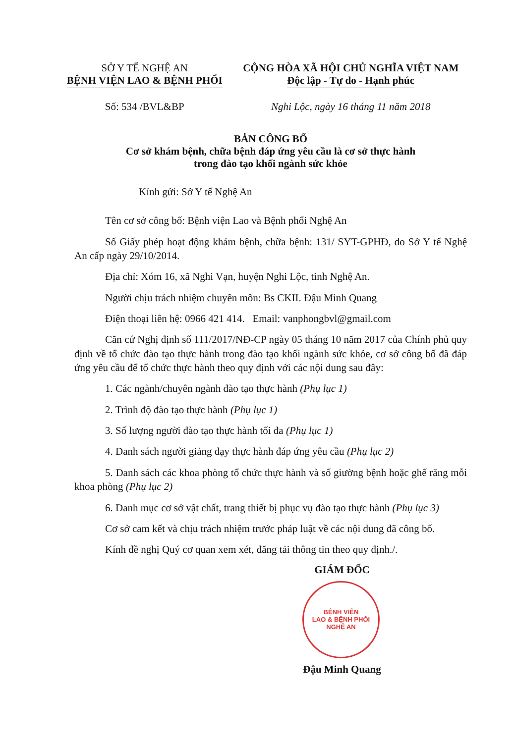SỞ Y TẾ NGHỆ AN
BỆNH VIỆN LAO & BỆNH PHỔI
Số: 534 /BVL&BP
CỘNG HÒA XÃ HỘI CHỦ NGHĨA VIỆT NAM
Độc lập - Tự do - Hạnh phúc
Nghi Lộc, ngày 16 tháng 11 năm 2018
BẢN CÔNG BỐ
Cơ sở khám bệnh, chữa bệnh đáp ứng yêu cầu là cơ sở thực hành
trong đào tạo khối ngành sức khỏe
Kính gửi: Sở Y tế Nghệ An
Tên cơ sở công bố: Bệnh viện Lao và Bệnh phổi Nghệ An
Số Giấy phép hoạt động khám bệnh, chữa bệnh: 131/ SYT-GPHĐ, do Sở Y tế Nghệ An cấp ngày 29/10/2014.
Địa chỉ: Xóm 16, xã Nghi Vạn, huyện Nghi Lộc, tỉnh Nghệ An.
Người chịu trách nhiệm chuyên môn: Bs CKII. Đậu Minh Quang
Điện thoại liên hệ: 0966 421 414. Email: vanphongbvl@gmail.com
Căn cứ Nghị định số 111/2017/NĐ-CP ngày 05 tháng 10 năm 2017 của Chính phủ quy định về tổ chức đào tạo thực hành trong đào tạo khối ngành sức khỏe, cơ sở công bố đã đáp ứng yêu cầu để tổ chức thực hành theo quy định với các nội dung sau đây:
1. Các ngành/chuyên ngành đào tạo thực hành (Phụ lục 1)
2. Trình độ đào tạo thực hành (Phụ lục 1)
3. Số lượng người đào tạo thực hành tối đa (Phụ lục 1)
4. Danh sách người giảng dạy thực hành đáp ứng yêu cầu (Phụ lục 2)
5. Danh sách các khoa phòng tổ chức thực hành và số giường bệnh hoặc ghế răng mỗi khoa phòng (Phụ lục 2)
6. Danh mục cơ sở vật chất, trang thiết bị phục vụ đào tạo thực hành (Phụ lục 3)
Cơ sở cam kết và chịu trách nhiệm trước pháp luật về các nội dung đã công bố.
Kính đề nghị Quý cơ quan xem xét, đăng tải thông tin theo quy định./.
GIÁM ĐỐC
BỆNH VIỆN
LAO & BỆNH PHỔI
NGHỆ AN
Đậu Minh Quang